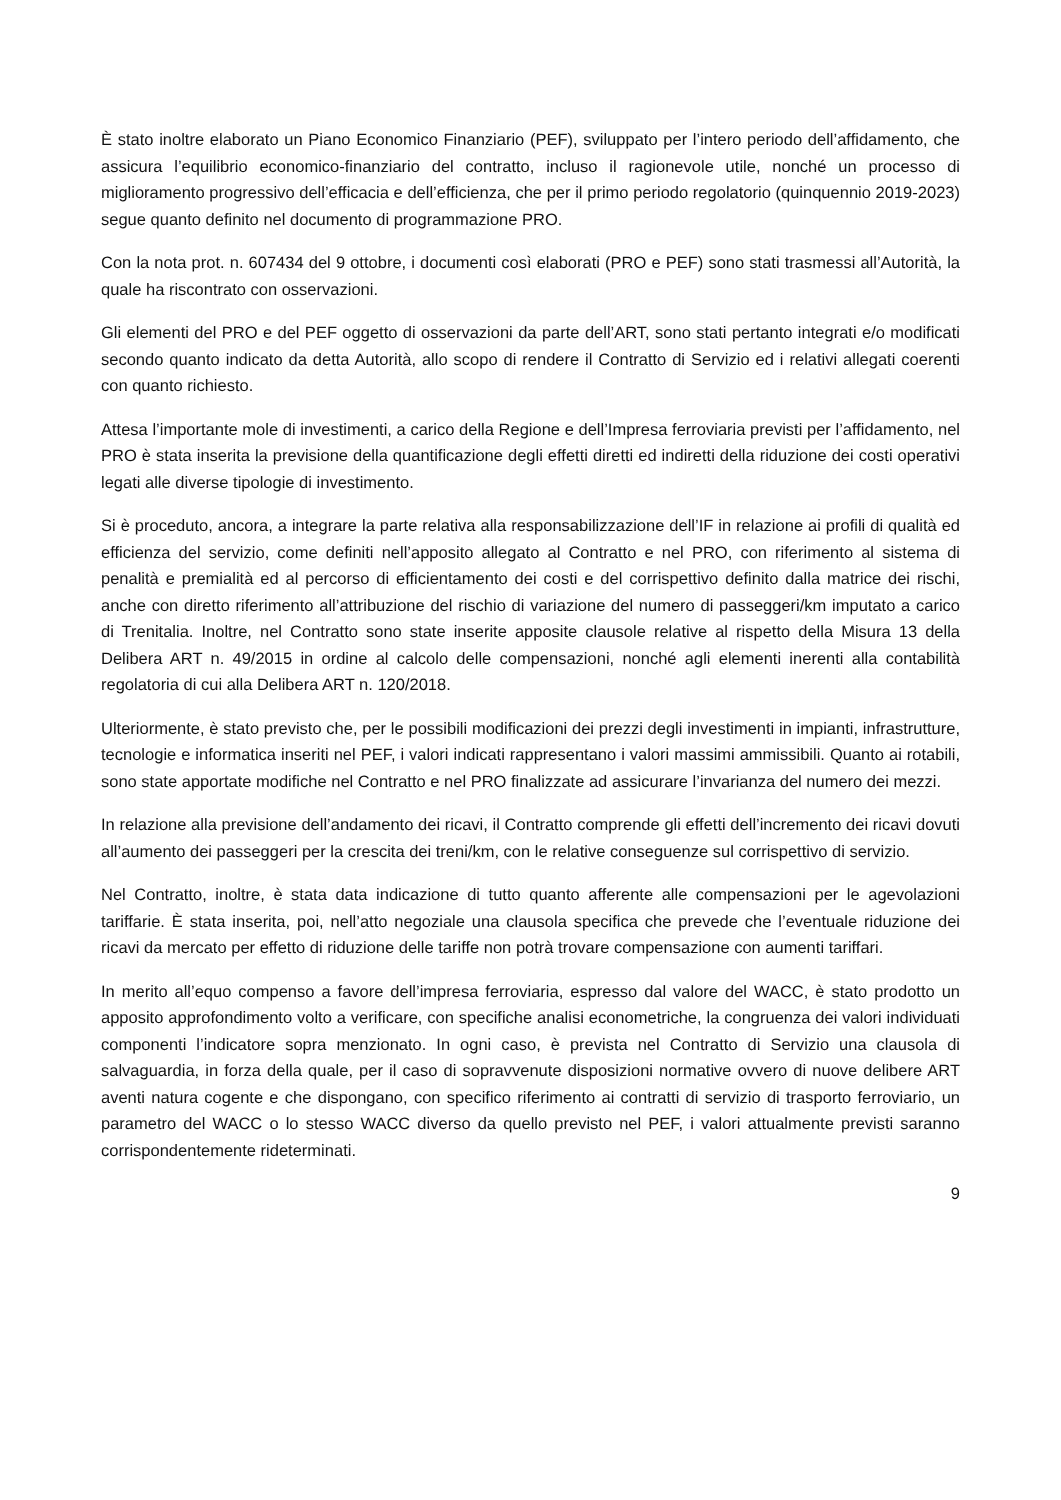È stato inoltre elaborato un Piano Economico Finanziario (PEF), sviluppato per l’intero periodo dell’affidamento, che assicura l’equilibrio economico-finanziario del contratto, incluso il ragionevole utile, nonché un processo di miglioramento progressivo dell’efficacia e dell’efficienza, che per il primo periodo regolatorio (quinquennio 2019-2023) segue quanto definito nel documento di programmazione PRO.
Con la nota prot. n. 607434 del 9 ottobre, i documenti così elaborati (PRO e PEF) sono stati trasmessi all’Autorità, la quale ha riscontrato con osservazioni.
Gli elementi del PRO e del PEF oggetto di osservazioni da parte dell’ART, sono stati pertanto integrati e/o modificati secondo quanto indicato da detta Autorità, allo scopo di rendere il Contratto di Servizio ed i relativi allegati coerenti con quanto richiesto.
Attesa l’importante mole di investimenti, a carico della Regione e dell’Impresa ferroviaria previsti per l’affidamento, nel PRO è stata inserita la previsione della quantificazione degli effetti diretti ed indiretti della riduzione dei costi operativi legati alle diverse tipologie di investimento.
Si è proceduto, ancora, a integrare la parte relativa alla responsabilizzazione dell’IF in relazione ai profili di qualità ed efficienza del servizio, come definiti nell’apposito allegato al Contratto e nel PRO, con riferimento al sistema di penalità e premialità ed al percorso di efficientamento dei costi e del corrispettivo definito dalla matrice dei rischi, anche con diretto riferimento all’attribuzione del rischio di variazione del numero di passeggeri/km imputato a carico di Trenitalia. Inoltre, nel Contratto sono state inserite apposite clausole relative al rispetto della Misura 13 della Delibera ART n. 49/2015 in ordine al calcolo delle compensazioni, nonché agli elementi inerenti alla contabilità regolatoria di cui alla Delibera ART n. 120/2018.
Ulteriormente, è stato previsto che, per le possibili modificazioni dei prezzi degli investimenti in impianti, infrastrutture, tecnologie e informatica inseriti nel PEF, i valori indicati rappresentano i valori massimi ammissibili. Quanto ai rotabili, sono state apportate modifiche nel Contratto e nel PRO finalizzate ad assicurare l’invarianza del numero dei mezzi.
In relazione alla previsione dell’andamento dei ricavi, il Contratto comprende gli effetti dell’incremento dei ricavi dovuti all’aumento dei passeggeri per la crescita dei treni/km, con le relative conseguenze sul corrispettivo di servizio.
Nel Contratto, inoltre, è stata data indicazione di tutto quanto afferente alle compensazioni per le agevolazioni tariffarie. È stata inserita, poi, nell’atto negoziale una clausola specifica che prevede che l’eventuale riduzione dei ricavi da mercato per effetto di riduzione delle tariffe non potrà trovare compensazione con aumenti tariffari.
In merito all’equo compenso a favore dell’impresa ferroviaria, espresso dal valore del WACC, è stato prodotto un apposito approfondimento volto a verificare, con specifiche analisi econometriche, la congruenza dei valori individuati componenti l’indicatore sopra menzionato. In ogni caso, è prevista nel Contratto di Servizio una clausola di salvaguardia, in forza della quale, per il caso di sopravvenute disposizioni normative ovvero di nuove delibere ART aventi natura cogente e che dispongano, con specifico riferimento ai contratti di servizio di trasporto ferroviario, un parametro del WACC o lo stesso WACC diverso da quello previsto nel PEF, i valori attualmente previsti saranno corrispondentemente rideterminati.
9